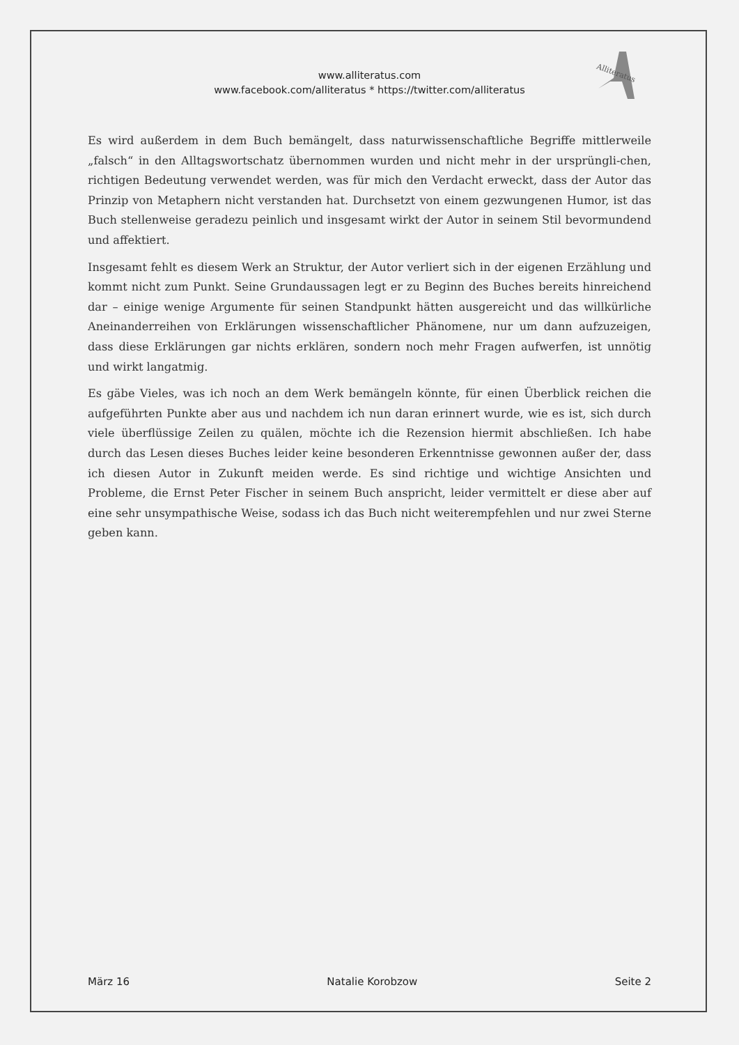Alliteratus
www.alliteratus.com
www.facebook.com/alliteratus * https://twitter.com/alliteratus
Es wird außerdem in dem Buch bemängelt, dass naturwissenschaftliche Begriffe mittlerweile „falsch“ in den Alltagswortschatz übernommen wurden und nicht mehr in der ursprüngli-chen, richtigen Bedeutung verwendet werden, was für mich den Verdacht erweckt, dass der Autor das Prinzip von Metaphern nicht verstanden hat. Durchsetzt von einem gezwungenen Humor, ist das Buch stellenweise geradezu peinlich und insgesamt wirkt der Autor in seinem Stil bevormundend und affektiert.
Insgesamt fehlt es diesem Werk an Struktur, der Autor verliert sich in der eigenen Erzählung und kommt nicht zum Punkt. Seine Grundaussagen legt er zu Beginn des Buches bereits hinreichend dar – einige wenige Argumente für seinen Standpunkt hätten ausgereicht und das willkürliche Aneinanderreihen von Erklärungen wissenschaftlicher Phänomene, nur um dann aufzuzeigen, dass diese Erklärungen gar nichts erklären, sondern noch mehr Fragen aufwerfen, ist unnötig und wirkt langatmig.
Es gäbe Vieles, was ich noch an dem Werk bemängeln könnte, für einen Überblick reichen die aufgeführten Punkte aber aus und nachdem ich nun daran erinnert wurde, wie es ist, sich durch viele überflüssige Zeilen zu quälen, möchte ich die Rezension hiermit abschließen. Ich habe durch das Lesen dieses Buches leider keine besonderen Erkenntnisse gewonnen außer der, dass ich diesen Autor in Zukunft meiden werde. Es sind richtige und wichtige Ansichten und Probleme, die Ernst Peter Fischer in seinem Buch anspricht, leider vermittelt er diese aber auf eine sehr unsympathische Weise, sodass ich das Buch nicht weiterempfehlen und nur zwei Sterne geben kann.
März 16 Natalie Korobzow Seite 2